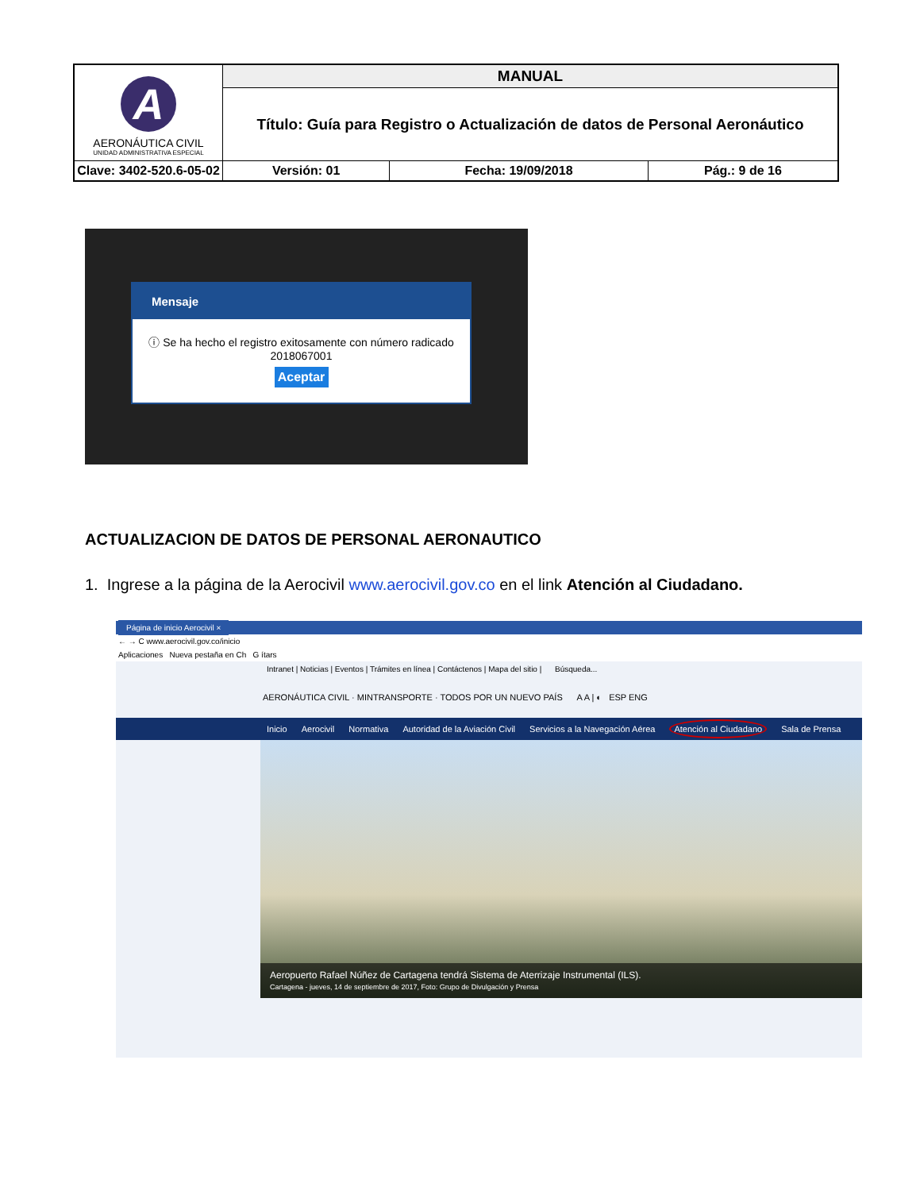| A AERONÁUTICA CIVIL UNIDAD ADMINISTRATIVA ESPECIAL | MANUAL | | |
| | Título: Guía para Registro o Actualización de datos de Personal Aeronáutico | | |
| Clave: 3402-520.6-05-02 | Versión: 01 | Fecha: 19/09/2018 | Pág.: 9 de 16 |
Mensaje
ⓘ Se ha hecho el registro exitosamente con número radicado 2018067001
Aceptar
ACTUALIZACION DE DATOS DE PERSONAL AERONAUTICO
1. Ingrese a la página de la Aerocivil www.aerocivil.gov.co en el link Atención al Ciudadano.
Página de inicio Aerocivil ×
← → C www.aerocivil.gov.co/inicio
Aplicaciones Nueva pestaña en Ch G ítars
Intranet | Noticias | Eventos | Trámites en línea | Contáctenos | Mapa del sitio | Búsqueda...
AERONÁUTICA CIVIL · MINTRANSPORTE · TODOS POR UN NUEVO PAÍS A A | ◐ ESP ENG
Inicio Aerocivil Normativa Autoridad de la Aviación Civil Servicios a la Navegación Aérea Atención al Ciudadano Sala de Prensa
Aeropuerto Rafael Núñez de Cartagena tendrá Sistema de Aterrizaje Instrumental (ILS).
Cartagena - jueves, 14 de septiembre de 2017, Foto: Grupo de Divulgación y Prensa